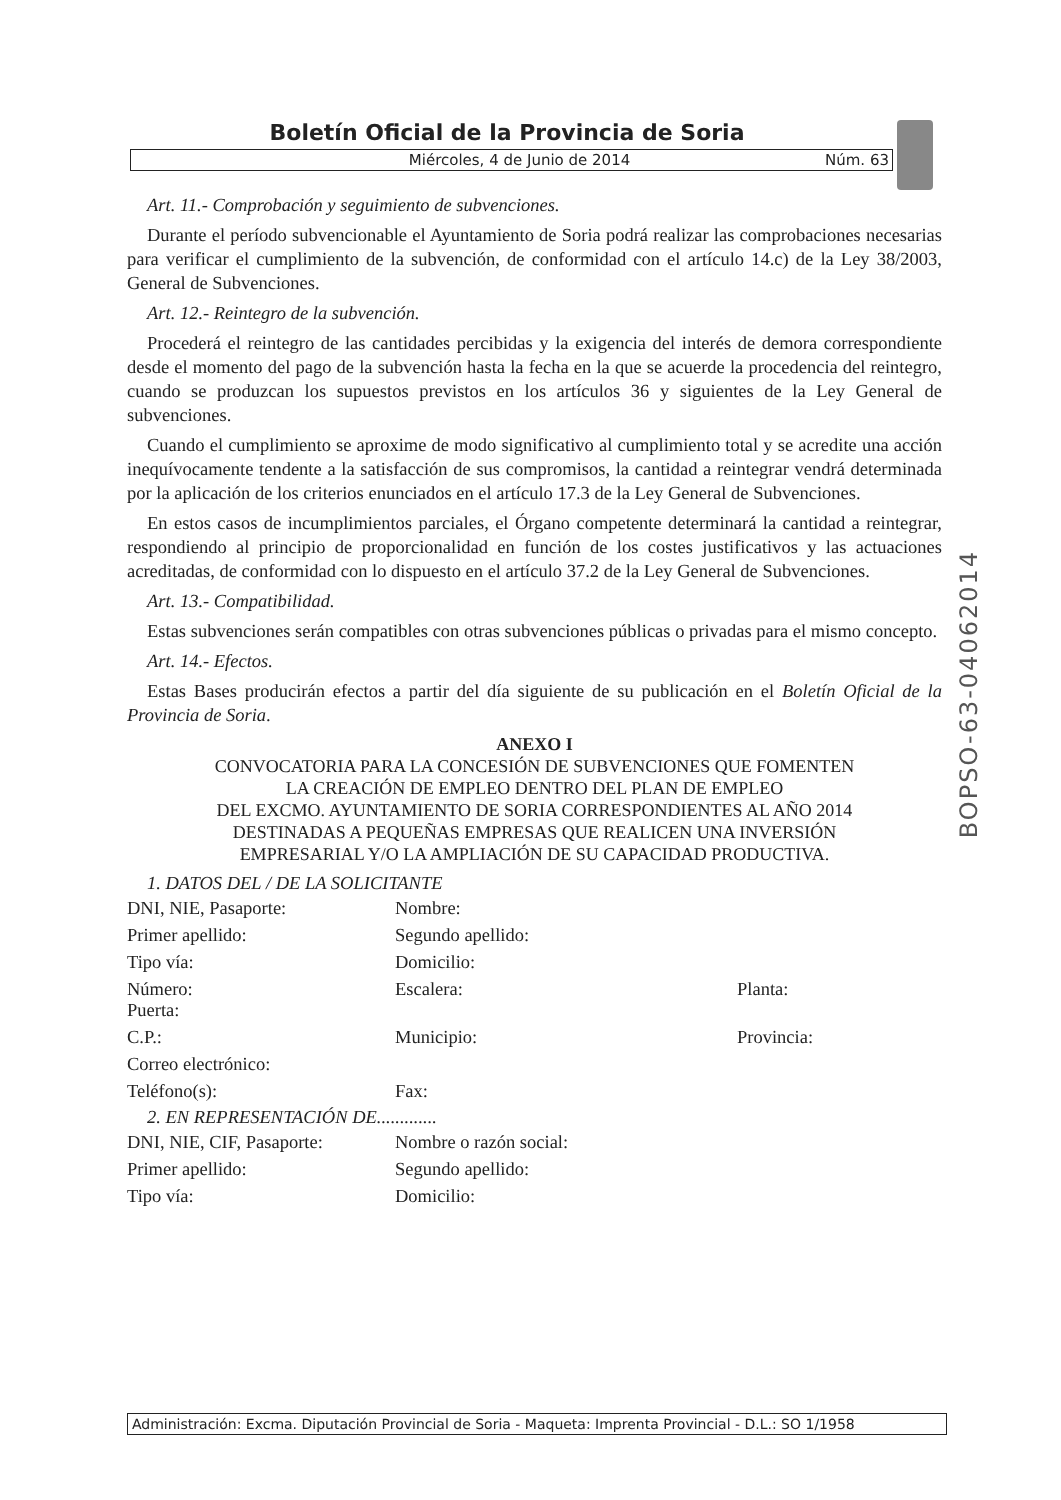Boletín Oficial de la Provincia de Soria
Miércoles, 4 de Junio de 2014 Núm. 63
Art. 11.- Comprobación y seguimiento de subvenciones.
Durante el período subvencionable el Ayuntamiento de Soria podrá realizar las comprobaciones necesarias para verificar el cumplimiento de la subvención, de conformidad con el artículo 14.c) de la Ley 38/2003, General de Subvenciones.
Art. 12.- Reintegro de la subvención.
Procederá el reintegro de las cantidades percibidas y la exigencia del interés de demora correspondiente desde el momento del pago de la subvención hasta la fecha en la que se acuerde la procedencia del reintegro, cuando se produzcan los supuestos previstos en los artículos 36 y siguientes de la Ley General de subvenciones.
Cuando el cumplimiento se aproxime de modo significativo al cumplimiento total y se acredite una acción inequívocamente tendente a la satisfacción de sus compromisos, la cantidad a reintegrar vendrá determinada por la aplicación de los criterios enunciados en el artículo 17.3 de la Ley General de Subvenciones.
En estos casos de incumplimientos parciales, el Órgano competente determinará la cantidad a reintegrar, respondiendo al principio de proporcionalidad en función de los costes justificativos y las actuaciones acreditadas, de conformidad con lo dispuesto en el artículo 37.2 de la Ley General de Subvenciones.
Art. 13.- Compatibilidad.
Estas subvenciones serán compatibles con otras subvenciones públicas o privadas para el mismo concepto.
Art. 14.- Efectos.
Estas Bases producirán efectos a partir del día siguiente de su publicación en el Boletín Oficial de la Provincia de Soria.
ANEXO I
CONVOCATORIA PARA LA CONCESIÓN DE SUBVENCIONES QUE FOMENTEN
LA CREACIÓN DE EMPLEO DENTRO DEL PLAN DE EMPLEO
DEL EXCMO. AYUNTAMIENTO DE SORIA CORRESPONDIENTES AL AÑO 2014
DESTINADAS A PEQUEÑAS EMPRESAS QUE REALICEN UNA INVERSIÓN
EMPRESARIAL Y/O LA AMPLIACIÓN DE SU CAPACIDAD PRODUCTIVA.
1. DATOS DEL / DE LA SOLICITANTE
| DNI, NIE, Pasaporte: | Nombre: | |
| Primer apellido: | Segundo apellido: | |
| Tipo vía: | Domicilio: | |
| Número: Puerta: | Escalera: | Planta: |
| C.P.: | Municipio: | Provincia: |
| Correo electrónico: | | |
| Teléfono(s): | Fax: | |
2. EN REPRESENTACIÓN DE.............
| DNI, NIE, CIF, Pasaporte: | Nombre o razón social: |
| Primer apellido: | Segundo apellido: |
| Tipo vía: | Domicilio: |
BOPSO-63-04062014
Administración: Excma. Diputación Provincial de Soria - Maqueta: Imprenta Provincial - D.L.: SO 1/1958